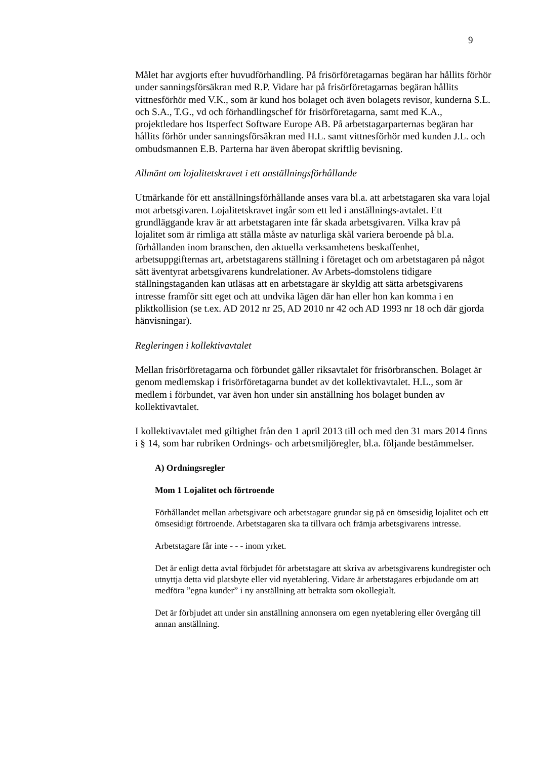9
Målet har avgjorts efter huvudförhandling. På frisörföretagarnas begäran har hållits förhör under sanningsförsäkran med R.P. Vidare har på frisörföretagarnas begäran hållits vittnesförhör med V.K., som är kund hos bolaget och även bolagets revisor, kunderna S.L. och S.A., T.G., vd och förhandlingschef för frisörföretagarna, samt med K.A., projektledare hos Itsperfect Software Europe AB. På arbetstagarparternas begäran har hållits förhör under sanningsförsäkran med H.L. samt vittnesförhör med kunden J.L. och ombudsmannen E.B. Parterna har även åberopat skriftlig bevisning.
Allmänt om lojalitetskravet i ett anställningsförhållande
Utmärkande för ett anställningsförhållande anses vara bl.a. att arbetstagaren ska vara lojal mot arbetsgivaren. Lojalitetskravet ingår som ett led i anställnings-avtalet. Ett grundläggande krav är att arbetstagaren inte får skada arbetsgivaren. Vilka krav på lojalitet som är rimliga att ställa måste av naturliga skäl variera beroende på bl.a. förhållanden inom branschen, den aktuella verksamhetens beskaffenhet, arbetsuppgifternas art, arbetstagarens ställning i företaget och om arbetstagaren på något sätt äventyrat arbetsgivarens kundrelationer. Av Arbets-domstolens tidigare ställningstaganden kan utläsas att en arbetstagare är skyldig att sätta arbetsgivarens intresse framför sitt eget och att undvika lägen där han eller hon kan komma i en pliktkollision (se t.ex. AD 2012 nr 25, AD 2010 nr 42 och AD 1993 nr 18 och där gjorda hänvisningar).
Regleringen i kollektivavtalet
Mellan frisörföretagarna och förbundet gäller riksavtalet för frisörbranschen. Bolaget är genom medlemskap i frisörföretagarna bundet av det kollektivavtalet. H.L., som är medlem i förbundet, var även hon under sin anställning hos bolaget bunden av kollektivavtalet.
I kollektivavtalet med giltighet från den 1 april 2013 till och med den 31 mars 2014 finns i § 14, som har rubriken Ordnings- och arbetsmiljöregler, bl.a. följande bestämmelser.
A) Ordningsregler
Mom 1 Lojalitet och förtroende
Förhållandet mellan arbetsgivare och arbetstagare grundar sig på en ömsesidig lojalitet och ett ömsesidigt förtroende. Arbetstagaren ska ta tillvara och främja arbetsgivarens intresse.
Arbetstagare får inte - - - inom yrket.
Det är enligt detta avtal förbjudet för arbetstagare att skriva av arbetsgivarens kundregister och utnyttja detta vid platsbyte eller vid nyetablering. Vidare är arbetstagares erbjudande om att medföra ”egna kunder” i ny anställning att betrakta som okollegialt.
Det är förbjudet att under sin anställning annonsera om egen nyetablering eller övergång till annan anställning.